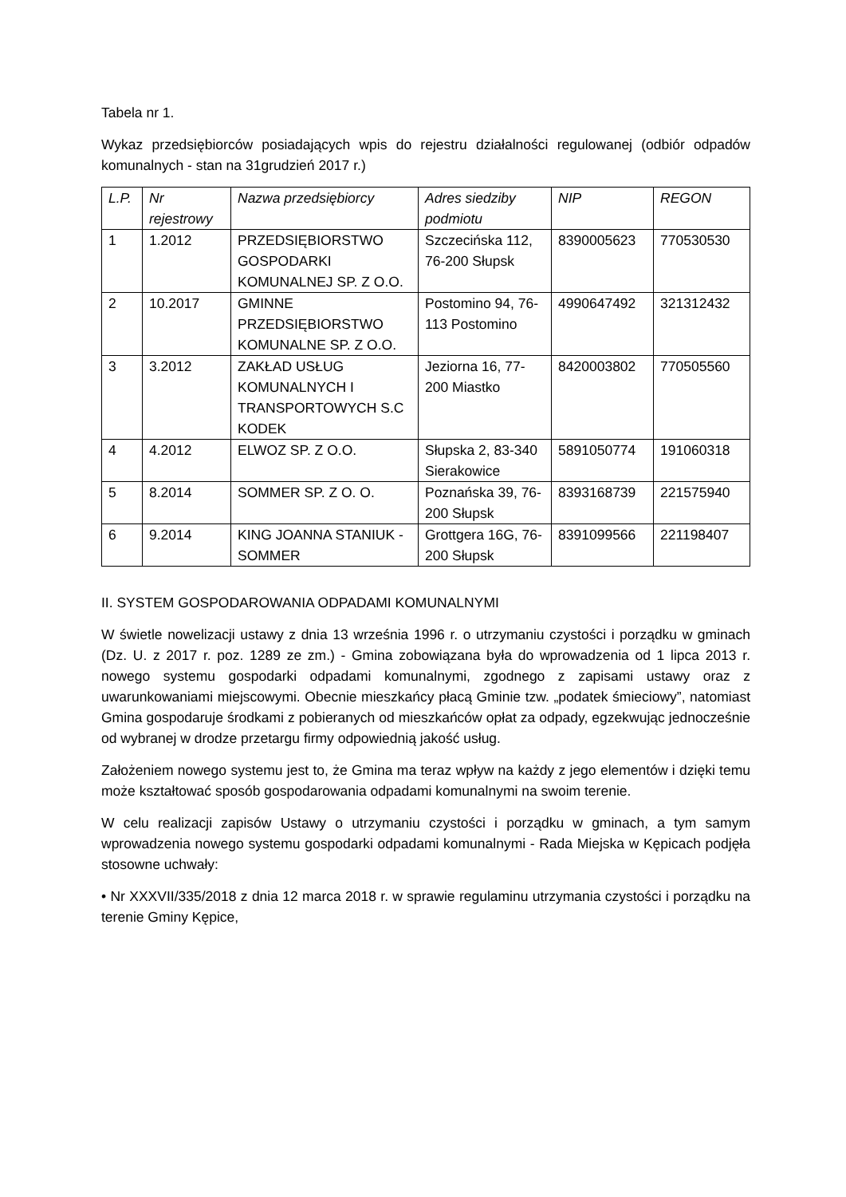Tabela nr 1.
Wykaz przedsiębiorców posiadających wpis do rejestru działalności regulowanej (odbiór odpadów komunalnych - stan na 31grudzień 2017 r.)
| L.P. | Nr rejestrowy | Nazwa przedsiębiorcy | Adres siedziby podmiotu | NIP | REGON |
| --- | --- | --- | --- | --- | --- |
| 1 | 1.2012 | PRZEDSIĘBIORSTWO GOSPODARKI KOMUNALNEJ SP. Z O.O. | Szczecińska 112, 76-200 Słupsk | 8390005623 | 770530530 |
| 2 | 10.2017 | GMINNE PRZEDSIĘBIORSTWO KOMUNALNE SP. Z O.O. | Postomino 94, 76-113 Postomino | 4990647492 | 321312432 |
| 3 | 3.2012 | ZAKŁAD USŁUG KOMUNALNYCH I TRANSPORTOWYCH S.C KODEK | Jeziorna 16, 77-200 Miastko | 8420003802 | 770505560 |
| 4 | 4.2012 | ELWOZ SP. Z O.O. | Słupska 2, 83-340 Sierakowice | 5891050774 | 191060318 |
| 5 | 8.2014 | SOMMER SP. Z O. O. | Poznańska 39, 76-200 Słupsk | 8393168739 | 221575940 |
| 6 | 9.2014 | KING JOANNA STANIUK - SOMMER | Grottgera 16G, 76-200 Słupsk | 8391099566 | 221198407 |
II. SYSTEM GOSPODAROWANIA ODPADAMI KOMUNALNYMI
W świetle nowelizacji ustawy z dnia 13 września 1996 r. o utrzymaniu czystości i porządku w gminach (Dz. U. z 2017 r. poz. 1289 ze zm.) - Gmina zobowiązana była do wprowadzenia od 1 lipca 2013 r. nowego systemu gospodarki odpadami komunalnymi, zgodnego z zapisami ustawy oraz z uwarunkowaniami miejscowymi. Obecnie mieszkańcy płacą Gminie tzw. „podatek śmieciowy”, natomiast Gmina gospodaruje środkami z pobieranych od mieszkańców opłat za odpady, egzekwując jednocześnie od wybranej w drodze przetargu firmy odpowiednią jakość usług.
Założeniem nowego systemu jest to, że Gmina ma teraz wpływ na każdy z jego elementów i dzięki temu może kształtować sposób gospodarowania odpadami komunalnymi na swoim terenie.
W celu realizacji zapisów Ustawy o utrzymaniu czystości i porządku w gminach, a tym samym wprowadzenia nowego systemu gospodarki odpadami komunalnymi - Rada Miejska w Kępicach podjęła stosowne uchwały:
• Nr XXXVII/335/2018 z dnia 12 marca 2018 r. w sprawie regulaminu utrzymania czystości i porządku na terenie Gminy Kępice,